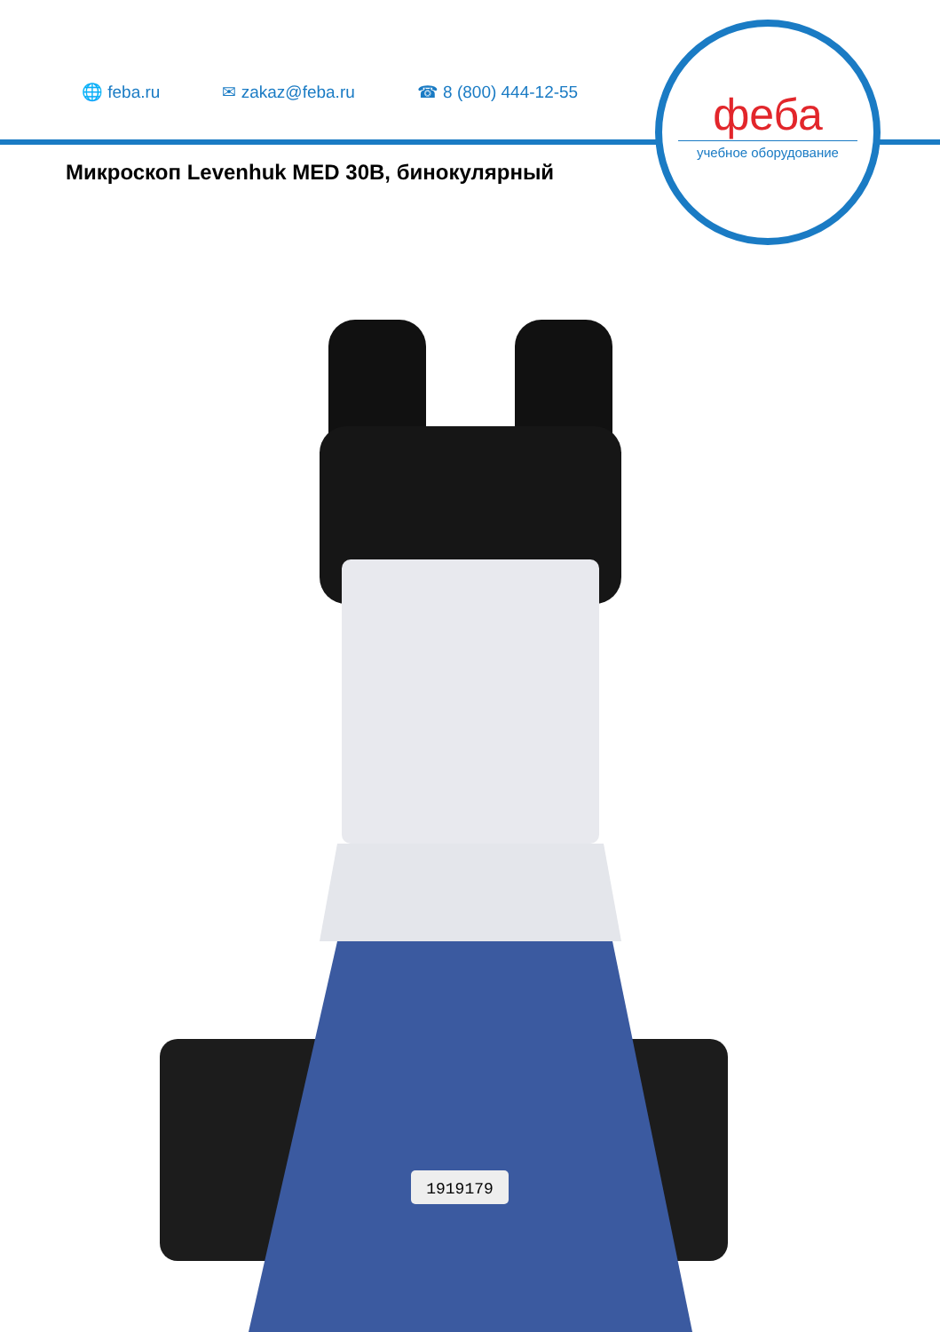🌐 feba.ru ✉ zakaz@feba.ru ☎ 8 (800) 444-12-55
феба
учебное оборудование
Микроскоп Levenhuk MED 30B, бинокулярный
1919179